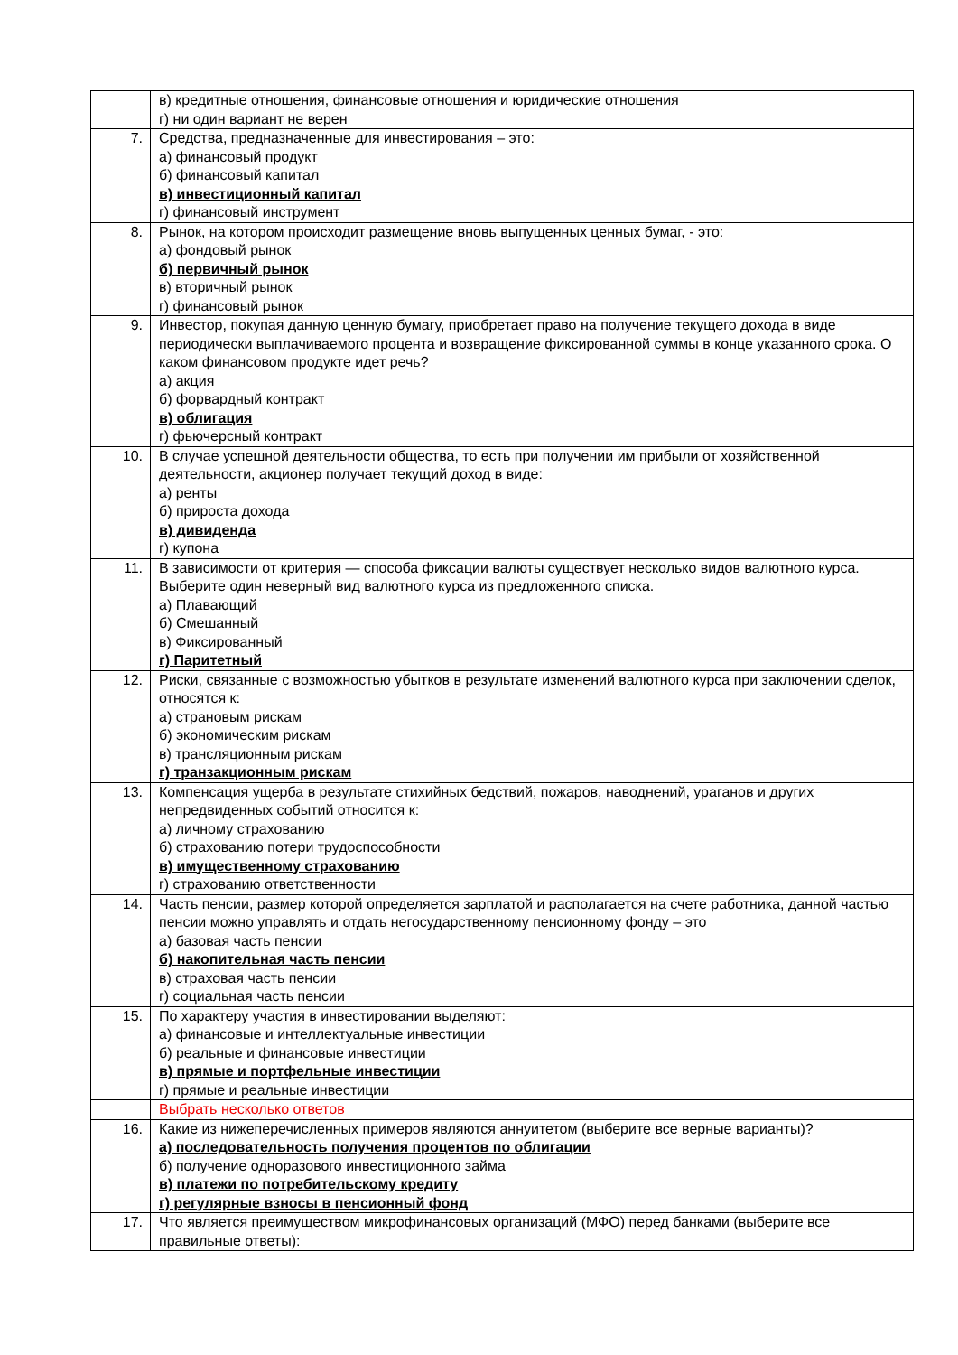| | в) кредитные отношения, финансовые отношения и юридические отношения г) ни один вариант не верен |
| 7. | Средства, предназначенные для инвестирования – это: а) финансовый продукт б) финансовый капитал в) инвестиционный капитал г) финансовый инструмент |
| 8. | Рынок, на котором происходит размещение вновь выпущенных ценных бумаг, - это: а) фондовый рынок б) первичный рынок в) вторичный рынок г) финансовый рынок |
| 9. | Инвестор, покупая данную ценную бумагу, приобретает право на получение текущего дохода в виде периодически выплачиваемого процента и возвращение фиксированной суммы в конце указанного срока. О каком финансовом продукте идет речь? а) акция б) форвардный контракт в) облигация г) фьючерсный контракт |
| 10. | В случае успешной деятельности общества, то есть при получении им прибыли от хозяйственной деятельности, акционер получает текущий доход в виде: а) ренты б) прироста дохода в) дивиденда г) купона |
| 11. | В зависимости от критерия — способа фиксации валюты существует несколько видов валютного курса. Выберите один неверный вид валютного курса из предложенного списка. а) Плавающий б) Смешанный в) Фиксированный г) Паритетный |
| 12. | Риски, связанные с возможностью убытков в результате изменений валютного курса при заключении сделок, относятся к: а) страновым рискам б) экономическим рискам в) трансляционным рискам г) транзакционным рискам |
| 13. | Компенсация ущерба в результате стихийных бедствий, пожаров, наводнений, ураганов и других непредвиденных событий относится к: а) личному страхованию б) страхованию потери трудоспособности в) имущественному страхованию г) страхованию ответственности |
| 14. | Часть пенсии, размер которой определяется зарплатой и располагается на счете работника, данной частью пенсии можно управлять и отдать негосударственному пенсионному фонду – это а) базовая часть пенсии б) накопительная часть пенсии в) страховая часть пенсии г) социальная часть пенсии |
| 15. | По характеру участия в инвестировании выделяют: а) финансовые и интеллектуальные инвестиции б) реальные и финансовые инвестиции в) прямые и портфельные инвестиции г) прямые и реальные инвестиции |
| | Выбрать несколько ответов |
| 16. | Какие из нижеперечисленных примеров являются аннуитетом (выберите все верные варианты)? а) последовательность получения процентов по облигации б) получение одноразового инвестиционного займа в) платежи по потребительскому кредиту г) регулярные взносы в пенсионный фонд |
| 17. | Что является преимуществом микрофинансовых организаций (МФО) перед банками (выберите все правильные ответы): |